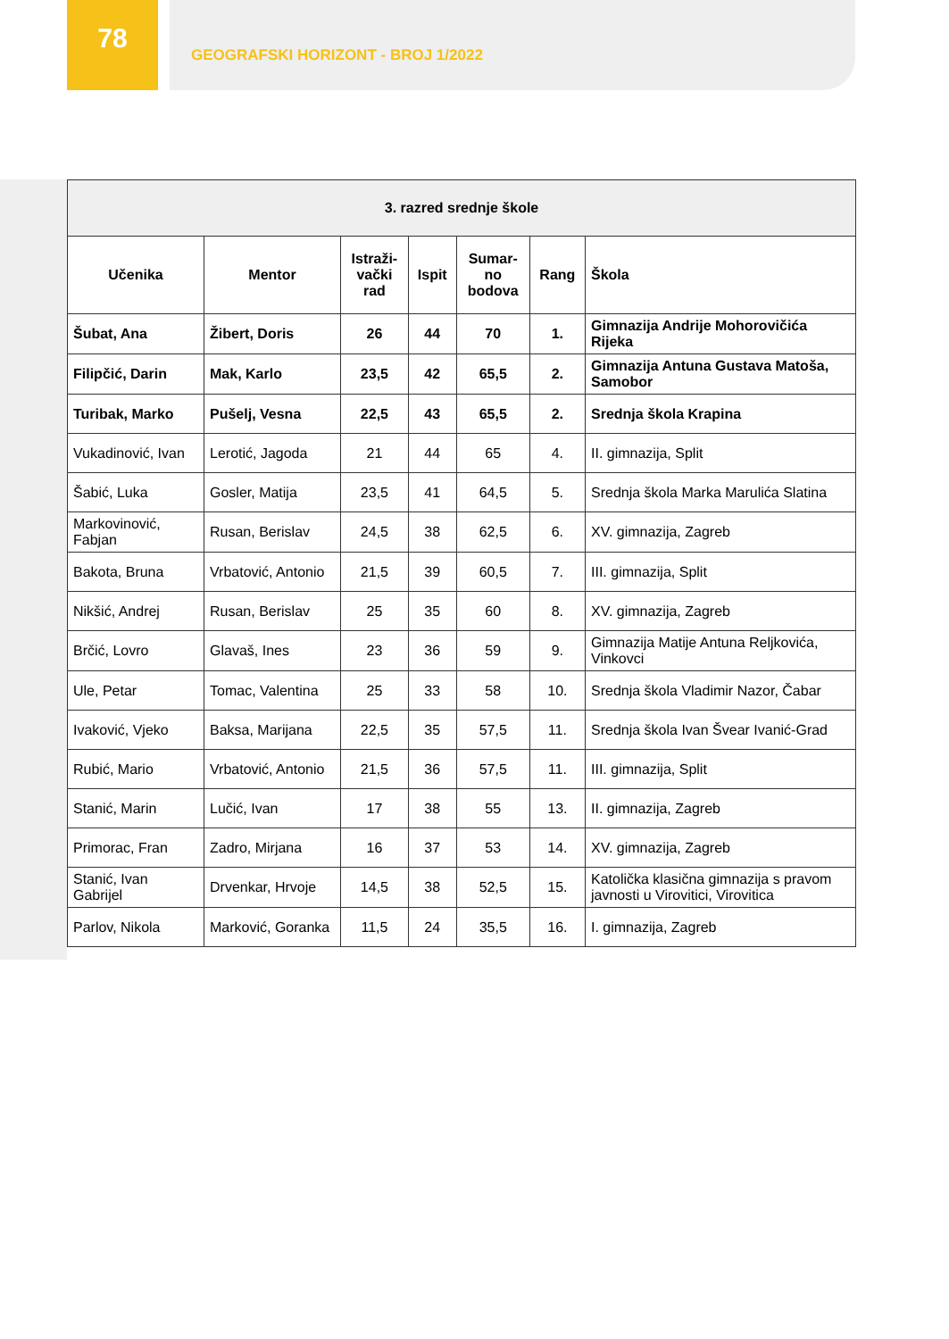78 GEOGRAFSKI HORIZONT - BROJ 1/2022
| 3. razred srednje škole | | | | | | |
| --- | --- | --- | --- | --- | --- | --- |
| Učenika | Mentor | Istraži- vački rad | Ispit | Sumar- no bodova | Rang | Škola |
| Šubat, Ana | Žibert, Doris | 26 | 44 | 70 | 1. | Gimnazija Andrije Mohorovičića Rijeka |
| Filipčić, Darin | Mak, Karlo | 23,5 | 42 | 65,5 | 2. | Gimnazija Antuna Gustava Matoša, Samobor |
| Turibak, Marko | Pušelj, Vesna | 22,5 | 43 | 65,5 | 2. | Srednja škola Krapina |
| Vukadinović, Ivan | Lerotić, Jagoda | 21 | 44 | 65 | 4. | II. gimnazija, Split |
| Šabić, Luka | Gosler, Matija | 23,5 | 41 | 64,5 | 5. | Srednja škola Marka Marulića Slatina |
| Markovinović, Fabjan | Rusan, Berislav | 24,5 | 38 | 62,5 | 6. | XV. gimnazija, Zagreb |
| Bakota, Bruna | Vrbatović, Antonio | 21,5 | 39 | 60,5 | 7. | III. gimnazija, Split |
| Nikšić, Andrej | Rusan, Berislav | 25 | 35 | 60 | 8. | XV. gimnazija, Zagreb |
| Brčić, Lovro | Glavaš, Ines | 23 | 36 | 59 | 9. | Gimnazija Matije Antuna Reljkovića, Vinkovci |
| Ule, Petar | Tomac, Valentina | 25 | 33 | 58 | 10. | Srednja škola Vladimir Nazor, Čabar |
| Ivaković, Vjeko | Baksa, Marijana | 22,5 | 35 | 57,5 | 11. | Srednja škola Ivan Švear Ivanić-Grad |
| Rubić, Mario | Vrbatović, Antonio | 21,5 | 36 | 57,5 | 11. | III. gimnazija, Split |
| Stanić, Marin | Lučić, Ivan | 17 | 38 | 55 | 13. | II. gimnazija, Zagreb |
| Primorac, Fran | Zadro, Mirjana | 16 | 37 | 53 | 14. | XV. gimnazija, Zagreb |
| Stanić, Ivan Gabrijel | Drvenkar, Hrvoje | 14,5 | 38 | 52,5 | 15. | Katolička klasična gimnazija s pravom javnosti u Virovitici, Virovitica |
| Parlov, Nikola | Marković, Goranka | 11,5 | 24 | 35,5 | 16. | I. gimnazija, Zagreb |